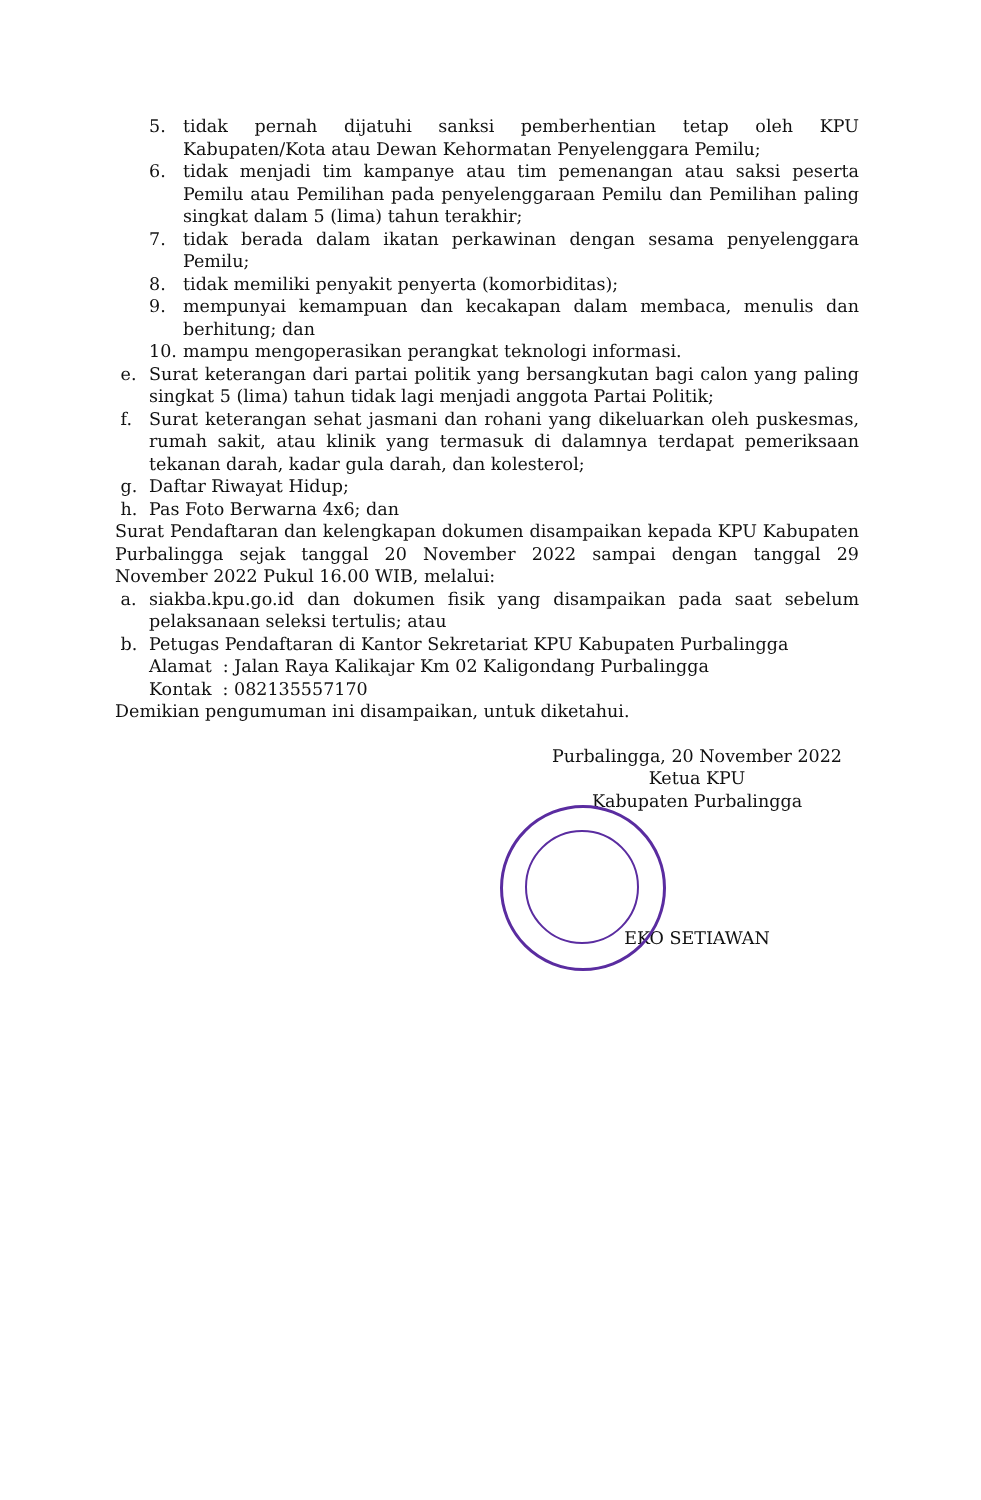5. tidak pernah dijatuhi sanksi pemberhentian tetap oleh KPU Kabupaten/Kota atau Dewan Kehormatan Penyelenggara Pemilu;
6. tidak menjadi tim kampanye atau tim pemenangan atau saksi peserta Pemilu atau Pemilihan pada penyelenggaraan Pemilu dan Pemilihan paling singkat dalam 5 (lima) tahun terakhir;
7. tidak berada dalam ikatan perkawinan dengan sesama penyelenggara Pemilu;
8. tidak memiliki penyakit penyerta (komorbiditas);
9. mempunyai kemampuan dan kecakapan dalam membaca, menulis dan berhitung; dan
10. mampu mengoperasikan perangkat teknologi informasi.
e. Surat keterangan dari partai politik yang bersangkutan bagi calon yang paling singkat 5 (lima) tahun tidak lagi menjadi anggota Partai Politik;
f. Surat keterangan sehat jasmani dan rohani yang dikeluarkan oleh puskesmas, rumah sakit, atau klinik yang termasuk di dalamnya terdapat pemeriksaan tekanan darah, kadar gula darah, dan kolesterol;
g. Daftar Riwayat Hidup;
h. Pas Foto Berwarna 4x6; dan
Surat Pendaftaran dan kelengkapan dokumen disampaikan kepada KPU Kabupaten Purbalingga sejak tanggal 20 November 2022 sampai dengan tanggal 29 November 2022 Pukul 16.00 WIB, melalui:
a. siakba.kpu.go.id dan dokumen fisik yang disampaikan pada saat sebelum pelaksanaan seleksi tertulis; atau
b. Petugas Pendaftaran di Kantor Sekretariat KPU Kabupaten Purbalingga
Alamat : Jalan Raya Kalikajar Km 02 Kaligondang Purbalingga
Kontak : 082135557170
Demikian pengumuman ini disampaikan, untuk diketahui.
Purbalingga, 20 November 2022
Ketua KPU
Kabupaten Purbalingga
EKO SETIAWAN